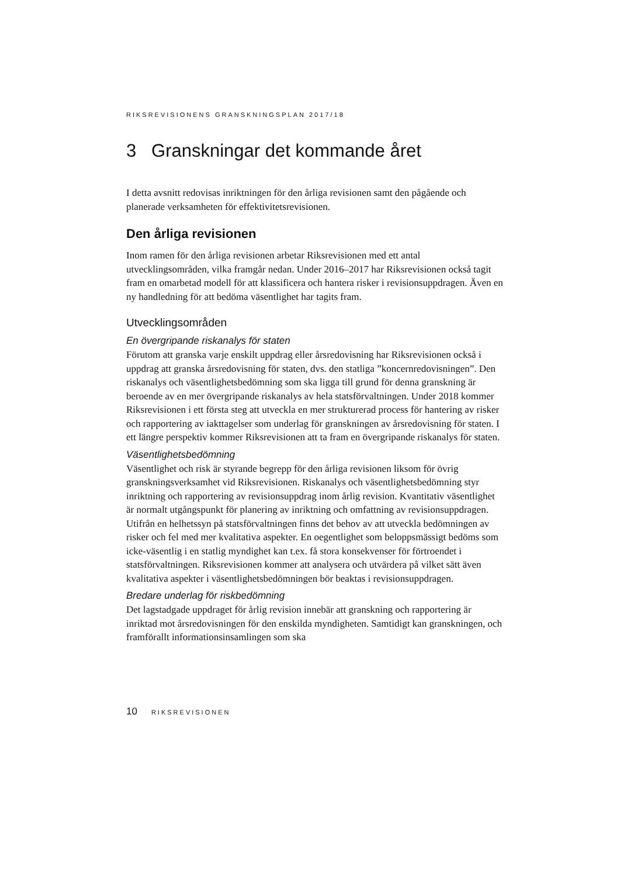RIKSREVISIONENS GRANSKNINGSPLAN 2017/18
3 Granskningar det kommande året
I detta avsnitt redovisas inriktningen för den årliga revisionen samt den pågående och planerade verksamheten för effektivitetsrevisionen.
Den årliga revisionen
Inom ramen för den årliga revisionen arbetar Riksrevisionen med ett antal utvecklingsområden, vilka framgår nedan. Under 2016–2017 har Riksrevisionen också tagit fram en omarbetad modell för att klassificera och hantera risker i revisionsuppdragen. Även en ny handledning för att bedöma väsentlighet har tagits fram.
Utvecklingsområden
En övergripande riskanalys för staten
Förutom att granska varje enskilt uppdrag eller årsredovisning har Riksrevisionen också i uppdrag att granska årsredovisning för staten, dvs. den statliga ”koncernredovisningen”. Den riskanalys och väsentlighetsbedömning som ska ligga till grund för denna granskning är beroende av en mer övergripande riskanalys av hela statsförvaltningen. Under 2018 kommer Riksrevisionen i ett första steg att utveckla en mer strukturerad process för hantering av risker och rapportering av iakttagelser som underlag för granskningen av årsredovisning för staten. I ett längre perspektiv kommer Riksrevisionen att ta fram en övergripande riskanalys för staten.
Väsentlighetsbedömning
Väsentlighet och risk är styrande begrepp för den årliga revisionen liksom för övrig granskningsverksamhet vid Riksrevisionen. Riskanalys och väsentlighetsbedömning styr inriktning och rapportering av revisionsuppdrag inom årlig revision. Kvantitativ väsentlighet är normalt utgångspunkt för planering av inriktning och omfattning av revisionsuppdragen. Utifrån en helhetssyn på statsförvaltningen finns det behov av att utveckla bedömningen av risker och fel med mer kvalitativa aspekter. En oegentlighet som beloppsmässigt bedöms som icke-väsentlig i en statlig myndighet kan t.ex. få stora konsekvenser för förtroendet i statsförvaltningen. Riksrevisionen kommer att analysera och utvärdera på vilket sätt även kvalitativa aspekter i väsentlighetsbedömningen bör beaktas i revisionsuppdragen.
Bredare underlag för riskbedömning
Det lagstadgade uppdraget för årlig revision innebär att granskning och rapportering är inriktad mot årsredovisningen för den enskilda myndigheten. Samtidigt kan granskningen, och framförallt informationsinsamlingen som ska
10 RIKSREVISIONEN